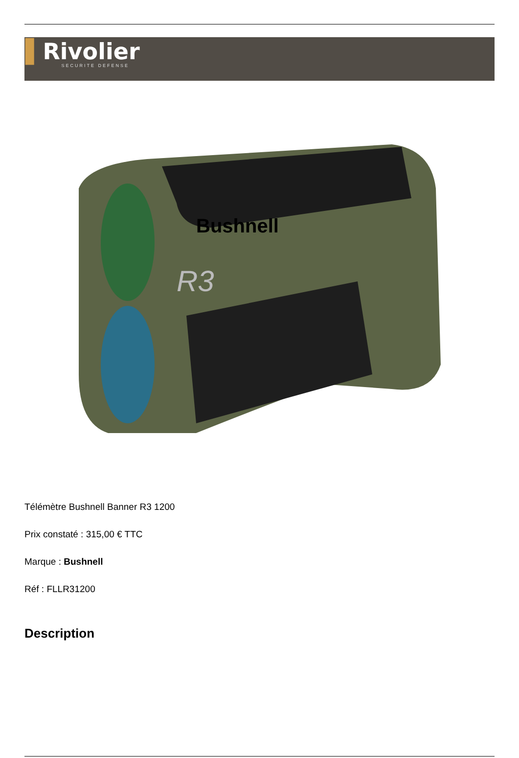▌Rivolier
SECURITE DEFENSE
Bushnell
R3
Télémètre Bushnell Banner R3 1200
Prix constaté : 315,00 € TTC
Marque : Bushnell
Réf : FLLR31200
Description